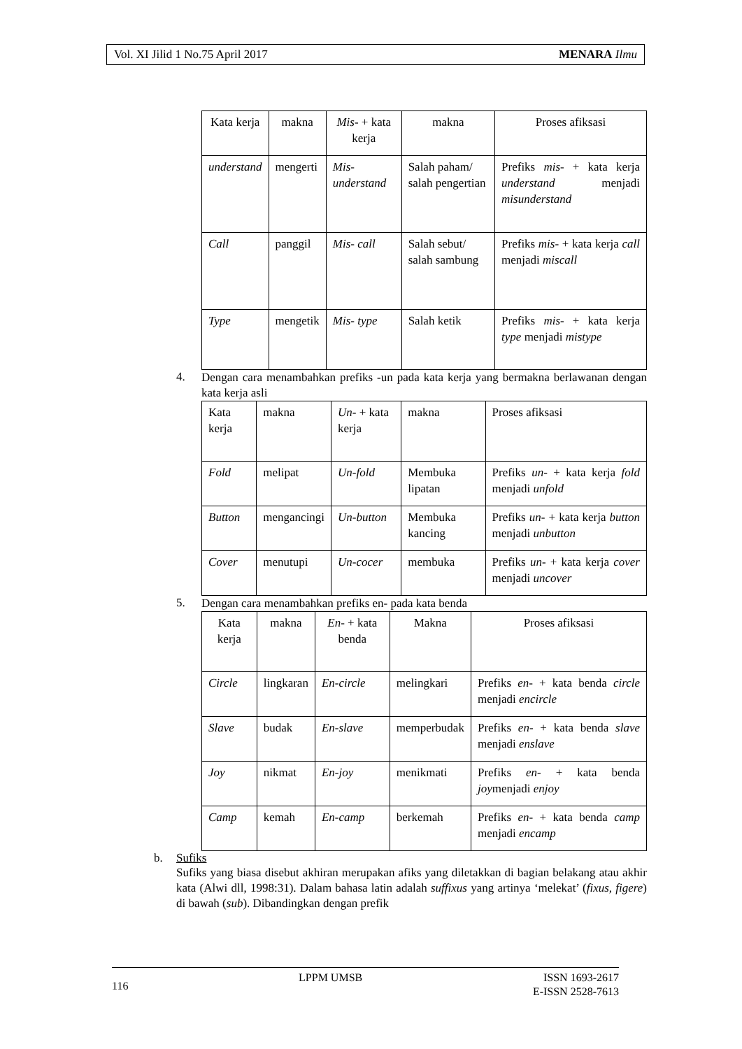Vol. XI Jilid 1 No.75 April 2017 MENARA Ilmu
| Kata kerja | makna | Mis- + kata kerja | makna | Proses afiksasi |
| understand | mengerti | Mis-understand | Salah paham/ salah pengertian | Prefiks mis- + kata kerja understand menjadi misunderstand |
| Call | panggil | Mis- call | Salah sebut/ salah sambung | Prefiks mis- + kata kerja call menjadi miscall |
| Type | mengetik | Mis- type | Salah ketik | Prefiks mis- + kata kerja type menjadi mistype |
4.
Dengan cara menambahkan prefiks -un pada kata kerja yang bermakna berlawanan dengan kata kerja asli
| Kata kerja | makna | Un- + kata kerja | makna | Proses afiksasi |
| Fold | melipat | Un-fold | Membuka lipatan | Prefiks un- + kata kerja fold menjadi unfold |
| Button | mengancingi | Un-button | Membuka kancing | Prefiks un- + kata kerja button menjadi unbutton |
| Cover | menutupi | Un-cocer | membuka | Prefiks un- + kata kerja cover menjadi uncover |
5.
Dengan cara menambahkan prefiks en- pada kata benda
| Kata kerja | makna | En- + kata benda | Makna | Proses afiksasi |
| Circle | lingkaran | En-circle | melingkari | Prefiks en- + kata benda circle menjadi encircle |
| Slave | budak | En-slave | memperbudak | Prefiks en- + kata benda slave menjadi enslave |
| Joy | nikmat | En-joy | menikmati | Prefiks en- + kata benda joy menjadi enjoy |
| Camp | kemah | En-camp | berkemah | Prefiks en- + kata benda camp menjadi encamp |
b. Sufiks
Sufiks yang biasa disebut akhiran merupakan afiks yang diletakkan di bagian belakang atau akhir kata (Alwi dll, 1998:31). Dalam bahasa latin adalah suffixus yang artinya ‘melekat’ (fixus, figere) di bawah (sub). Dibandingkan dengan prefik
116 LPPM UMSB ISSN 1693-2617
E-ISSN 2528-7613